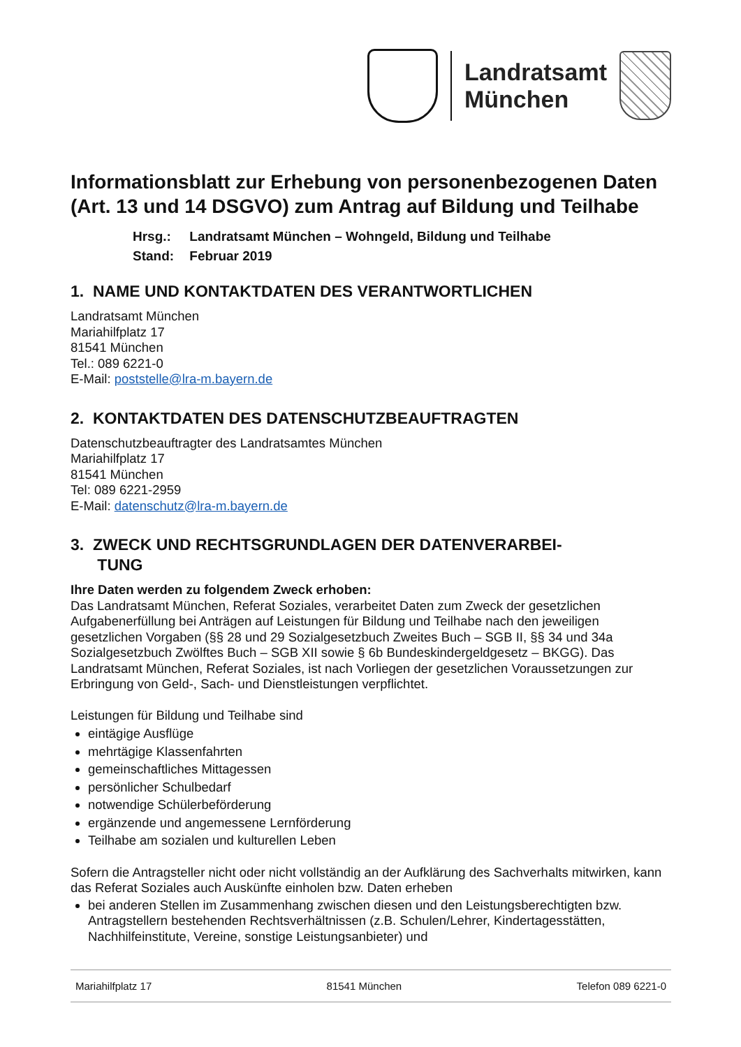Landratsamt
München
Informationsblatt zur Erhebung von personenbezogenen Daten (Art. 13 und 14 DSGVO) zum Antrag auf Bildung und Teilhabe
Hrsg.: Landratsamt München – Wohngeld, Bildung und Teilhabe
Stand: Februar 2019
1. NAME UND KONTAKTDATEN DES VERANTWORTLICHEN
Landratsamt München
Mariahilfplatz 17
81541 München
Tel.: 089 6221-0
E-Mail: poststelle@lra-m.bayern.de
2. KONTAKTDATEN DES DATENSCHUTZBEAUFTRAGTEN
Datenschutzbeauftragter des Landratsamtes München
Mariahilfplatz 17
81541 München
Tel: 089 6221-2959
E-Mail: datenschutz@lra-m.bayern.de
3. ZWECK UND RECHTSGRUNDLAGEN DER DATENVERARBEI-
TUNG
Ihre Daten werden zu folgendem Zweck erhoben:
Das Landratsamt München, Referat Soziales, verarbeitet Daten zum Zweck der gesetzlichen Aufgabenerfüllung bei Anträgen auf Leistungen für Bildung und Teilhabe nach den jeweiligen gesetzlichen Vorgaben (§§ 28 und 29 Sozialgesetzbuch Zweites Buch – SGB II, §§ 34 und 34a Sozialgesetzbuch Zwölftes Buch – SGB XII sowie § 6b Bundeskindergeldgesetz – BKGG). Das Landratsamt München, Referat Soziales, ist nach Vorliegen der gesetzlichen Voraussetzungen zur Erbringung von Geld-, Sach- und Dienstleistungen verpflichtet.
Leistungen für Bildung und Teilhabe sind
eintägige Ausflüge
mehrtägige Klassenfahrten
gemeinschaftliches Mittagessen
persönlicher Schulbedarf
notwendige Schülerbeförderung
ergänzende und angemessene Lernförderung
Teilhabe am sozialen und kulturellen Leben
Sofern die Antragsteller nicht oder nicht vollständig an der Aufklärung des Sachverhalts mitwirken, kann das Referat Soziales auch Auskünfte einholen bzw. Daten erheben
bei anderen Stellen im Zusammenhang zwischen diesen und den Leistungsberechtigten bzw. Antragstellern bestehenden Rechtsverhältnissen (z.B. Schulen/Lehrer, Kindertagesstätten, Nachhilfeinstitute, Vereine, sonstige Leistungsanbieter) und
Mariahilfplatz 17 81541 München Telefon 089 6221-0